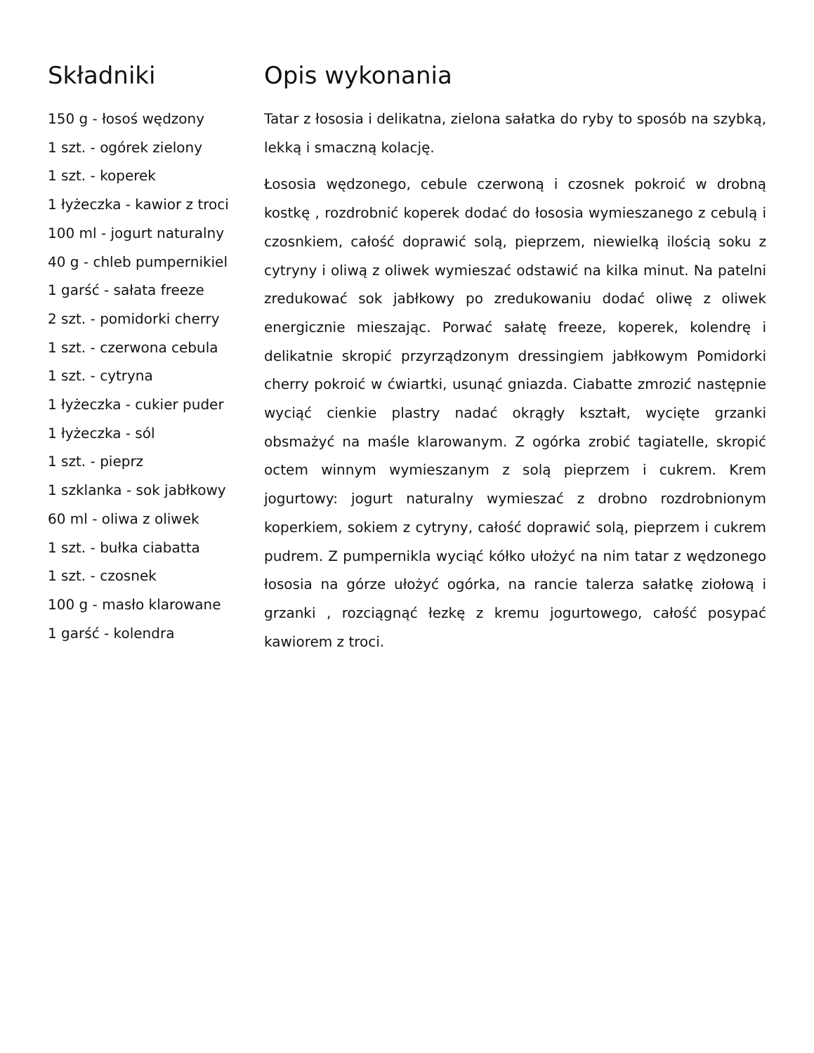Składniki
150 g - łosoś wędzony
1 szt. - ogórek zielony
1 szt. - koperek
1 łyżeczka - kawior z troci
100 ml - jogurt naturalny
40 g - chleb pumpernikiel
1 garść - sałata freeze
2 szt. - pomidorki cherry
1 szt. - czerwona cebula
1 szt. - cytryna
1 łyżeczka - cukier puder
1 łyżeczka - sól
1 szt. - pieprz
1 szklanka - sok jabłkowy
60 ml - oliwa z oliwek
1 szt. - bułka ciabatta
1 szt. - czosnek
100 g - masło klarowane
1 garść - kolendra
Opis wykonania
Tatar z łososia i delikatna, zielona sałatka do ryby to sposób na szybką, lekką i smaczną kolację.
Łososia wędzonego, cebule czerwoną i czosnek pokroić w drobną kostkę , rozdrobnić koperek dodać do łososia wymieszanego z cebulą i czosnkiem, całość doprawić solą, pieprzem, niewielką ilością soku z cytryny i oliwą z oliwek wymieszać odstawić na kilka minut. Na patelni zredukować sok jabłkowy po zredukowaniu dodać oliwę z oliwek energicznie mieszając. Porwać sałatę freeze, koperek, kolendrę i delikatnie skropić przyrządzonym dressingiem jabłkowym Pomidorki cherry pokroić w ćwiartki, usunąć gniazda. Ciabatte zmrozić następnie wyciąć cienkie plastry nadać okrągły kształt, wycięte grzanki obsmażyć na maśle klarowanym. Z ogórka zrobić tagiatelle, skropić octem winnym wymieszanym z solą pieprzem i cukrem. Krem jogurtowy: jogurt naturalny wymieszać z drobno rozdrobnionym koperkiem, sokiem z cytryny, całość doprawić solą, pieprzem i cukrem pudrem. Z pumpernikla wyciąć kółko ułożyć na nim tatar z wędzonego łososia na górze ułożyć ogórka, na rancie talerza sałatkę ziołową i grzanki , rozciągnąć łezkę z kremu jogurtowego, całość posypać kawiorem z troci.